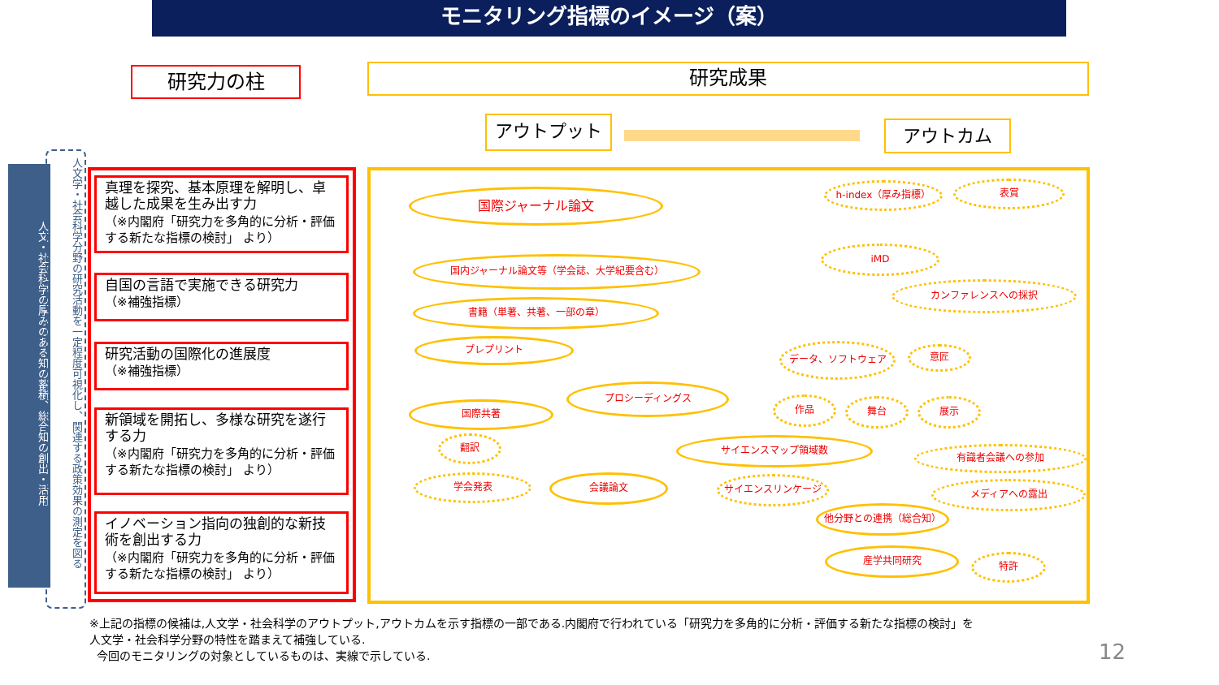モニタリング指標のイメージ（案）
研究力の柱 研究成果
アウトプット アウトカム
人文・社会科学の厚みのある知の蓄積、総合知の創出・活用
人文学・社会科学分野の研究活動を一定程度可視化し、関連する政策効果の測定を図る
真理を探究、基本原理を解明し、卓越した成果を生み出す力
（※内閣府「研究力を多角的に分析・評価する新たな指標の検討」 より）
自国の言語で実施できる研究力
（※補強指標）
研究活動の国際化の進展度
（※補強指標）
新領域を開拓し、多様な研究を遂行する力
（※内閣府「研究力を多角的に分析・評価する新たな指標の検討」 より）
イノベーション指向の独創的な新技術を創出する力
（※内閣府「研究力を多角的に分析・評価する新たな指標の検討」 より）
国際ジャーナル論文
国内ジャーナル論文等（学会誌、大学紀要含む）
書籍（単著、共著、一部の章）
プレプリント
プロシーディングス
国際共著
翻訳
学会発表 会議論文
サイエンスマップ領域数
サイエンスリンケージ
h-index（厚み指標） 表賞
iMD
カンファレンスへの採択
データ、ソフトウェア 意匠
作品 舞台 展示
有識者会議への参加
メディアへの露出
他分野との連携（総合知）
産学共同研究
特許
※上記の指標の候補は,人文学・社会科学のアウトプット,アウトカムを示す指標の一部である.内閣府で行われている「研究力を多角的に分析・評価する新たな指標の検討」を
人文学・社会科学分野の特性を踏まえて補強している.
今回のモニタリングの対象としているものは、実線で示している.
12